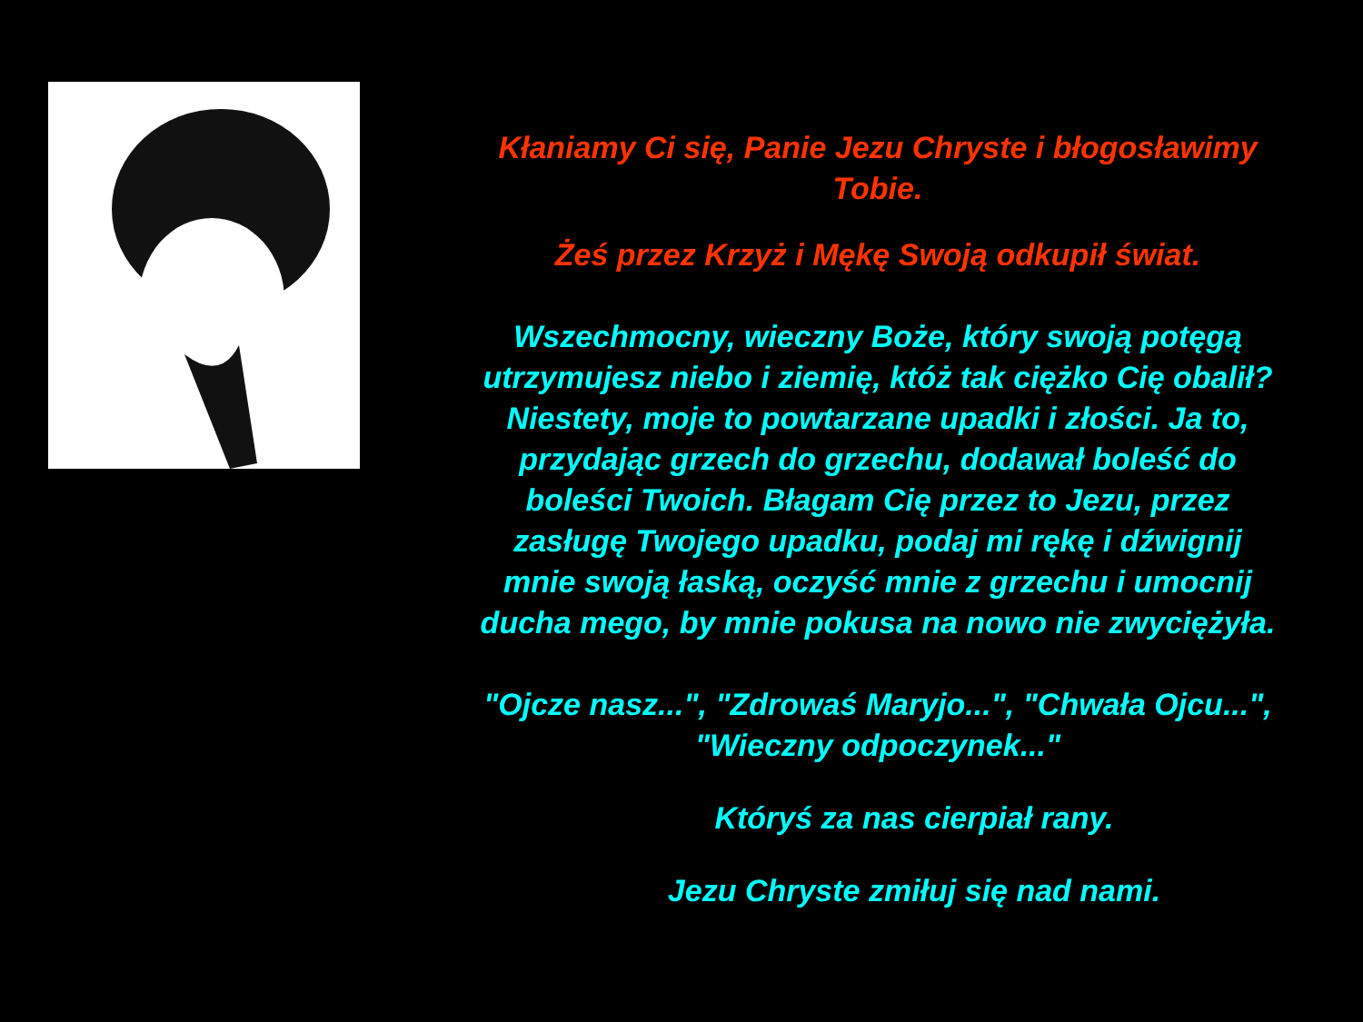Kłaniamy Ci się, Panie Jezu Chryste i błogosławimy Tobie.
Żeś przez Krzyż i Mękę Swoją odkupił świat.
Wszechmocny, wieczny Boże, który swoją potęgą utrzymujesz niebo i ziemię, któż tak ciężko Cię obalił? Niestety, moje to powtarzane upadki i złości. Ja to, przydając grzech do grzechu, dodawał boleść do boleści Twoich. Błagam Cię przez to Jezu, przez zasługę Twojego upadku, podaj mi rękę i dźwignij mnie swoją łaską, oczyść mnie z grzechu i umocnij ducha mego, by mnie pokusa na nowo nie zwyciężyła.
"Ojcze nasz...", "Zdrowaś Maryjo...", "Chwała Ojcu...", "Wieczny odpoczynek..."
Któryś za nas cierpiał rany.
Jezu Chryste zmiłuj się nad nami.